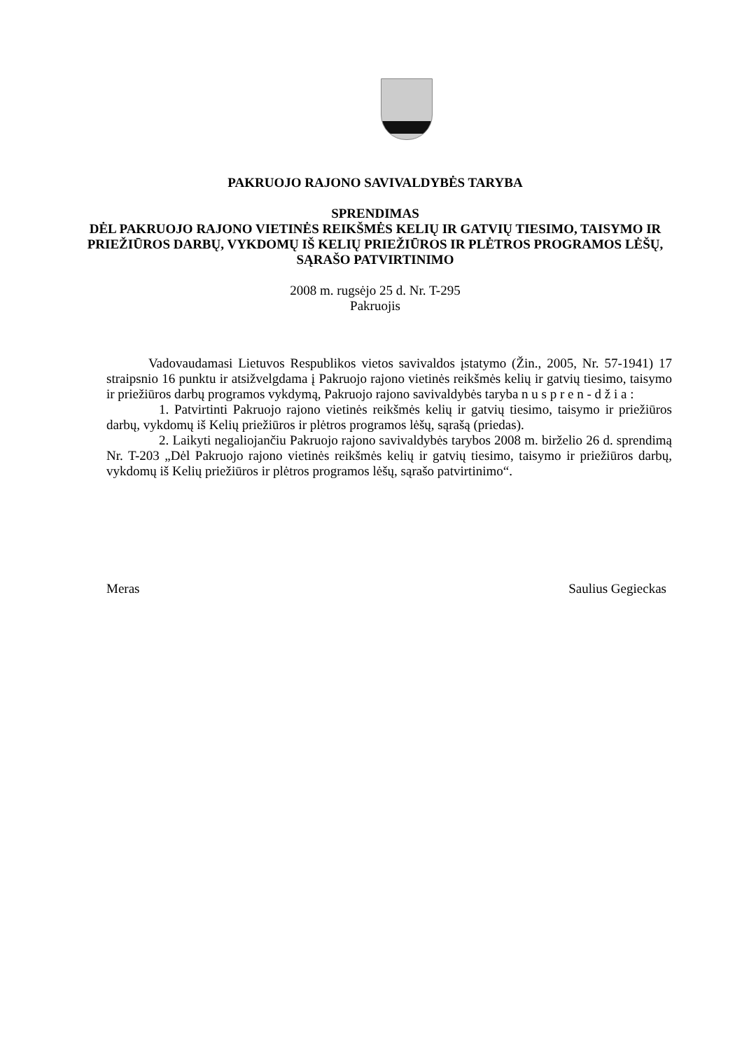PAKRUOJO RAJONO SAVIVALDYBĖS TARYBA
SPRENDIMAS
DĖL PAKRUOJO RAJONO VIETINĖS REIKŠMĖS KELIŲ IR GATVIŲ TIESIMO, TAISYMO IR PRIEŽIŪROS DARBŲ, VYKDOMŲ IŠ KELIŲ PRIEŽIŪROS IR PLĖTROS PROGRAMOS LĖŠŲ, SĄRAŠO PATVIRTINIMO
2008 m. rugsėjo 25 d. Nr. T-295
Pakruojis
Vadovaudamasi Lietuvos Respublikos vietos savivaldos įstatymo (Žin., 2005, Nr. 57-1941) 17 straipsnio 16 punktu ir atsižvelgdama į Pakruojo rajono vietinės reikšmės kelių ir gatvių tiesimo, taisymo ir priežiūros darbų programos vykdymą, Pakruojo rajono savivaldybės taryba n u s p r e n - d ž i a :
1. Patvirtinti Pakruojo rajono vietinės reikšmės kelių ir gatvių tiesimo, taisymo ir priežiūros darbų, vykdomų iš Kelių priežiūros ir plėtros programos lėšų, sąrašą (priedas).
2. Laikyti negaliojančiu Pakruojo rajono savivaldybės tarybos 2008 m. birželio 26 d. sprendimą Nr. T-203 „Dėl Pakruojo rajono vietinės reikšmės kelių ir gatvių tiesimo, taisymo ir priežiūros darbų, vykdomų iš Kelių priežiūros ir plėtros programos lėšų, sąrašo patvirtinimo“.
Meras Saulius Gegieckas